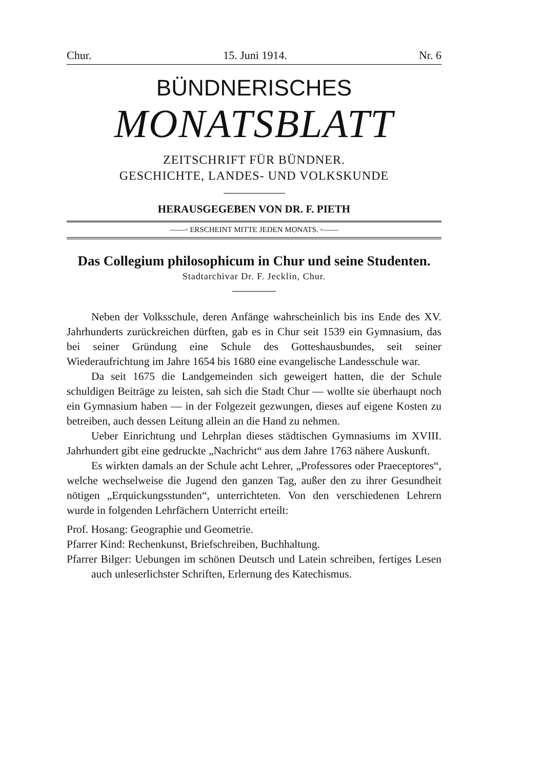Chur. 15. Juni 1914. Nr. 6
BÜNDNERISCHES
MONATSBLATT
ZEITSCHRIFT FÜR BÜNDNER.
GESCHICHTE, LANDES- UND VOLKSKUNDE
HERAUSGEGEBEN VON DR. F. PIETH
——◦ ERSCHEINT MITTE JEDEN MONATS. ◦——
Das Collegium philosophicum in Chur und seine Studenten.
Stadtarchivar Dr. F. Jecklin, Chur.
Neben der Volksschule, deren Anfänge wahrscheinlich bis ins Ende des XV. Jahrhunderts zurückreichen dürften, gab es in Chur seit 1539 ein Gymnasium, das bei seiner Gründung eine Schule des Gotteshausbundes, seit seiner Wiederaufrichtung im Jahre 1654 bis 1680 eine evangelische Landesschule war.
Da seit 1675 die Landgemeinden sich geweigert hatten, die der Schule schuldigen Beiträge zu leisten, sah sich die Stadt Chur — wollte sie überhaupt noch ein Gymnasium haben — in der Folgezeit gezwungen, dieses auf eigene Kosten zu betreiben, auch dessen Leitung allein an die Hand zu nehmen.
Ueber Einrichtung und Lehrplan dieses städtischen Gymnasiums im XVIII. Jahrhundert gibt eine gedruckte „Nachricht“ aus dem Jahre 1763 nähere Auskunft.
Es wirkten damals an der Schule acht Lehrer, „Professores oder Praeceptores“, welche wechselweise die Jugend den ganzen Tag, außer den zu ihrer Gesundheit nötigen „Erquickungsstunden“, unterrichteten. Von den verschiedenen Lehrern wurde in folgenden Lehrfächern Unterricht erteilt:
Prof. Hosang: Geographie und Geometrie.
Pfarrer Kind: Rechenkunst, Briefschreiben, Buchhaltung.
Pfarrer Bilger: Uebungen im schönen Deutsch und Latein schreiben, fertiges Lesen auch unleserlichster Schriften, Erlernung des Katechismus.